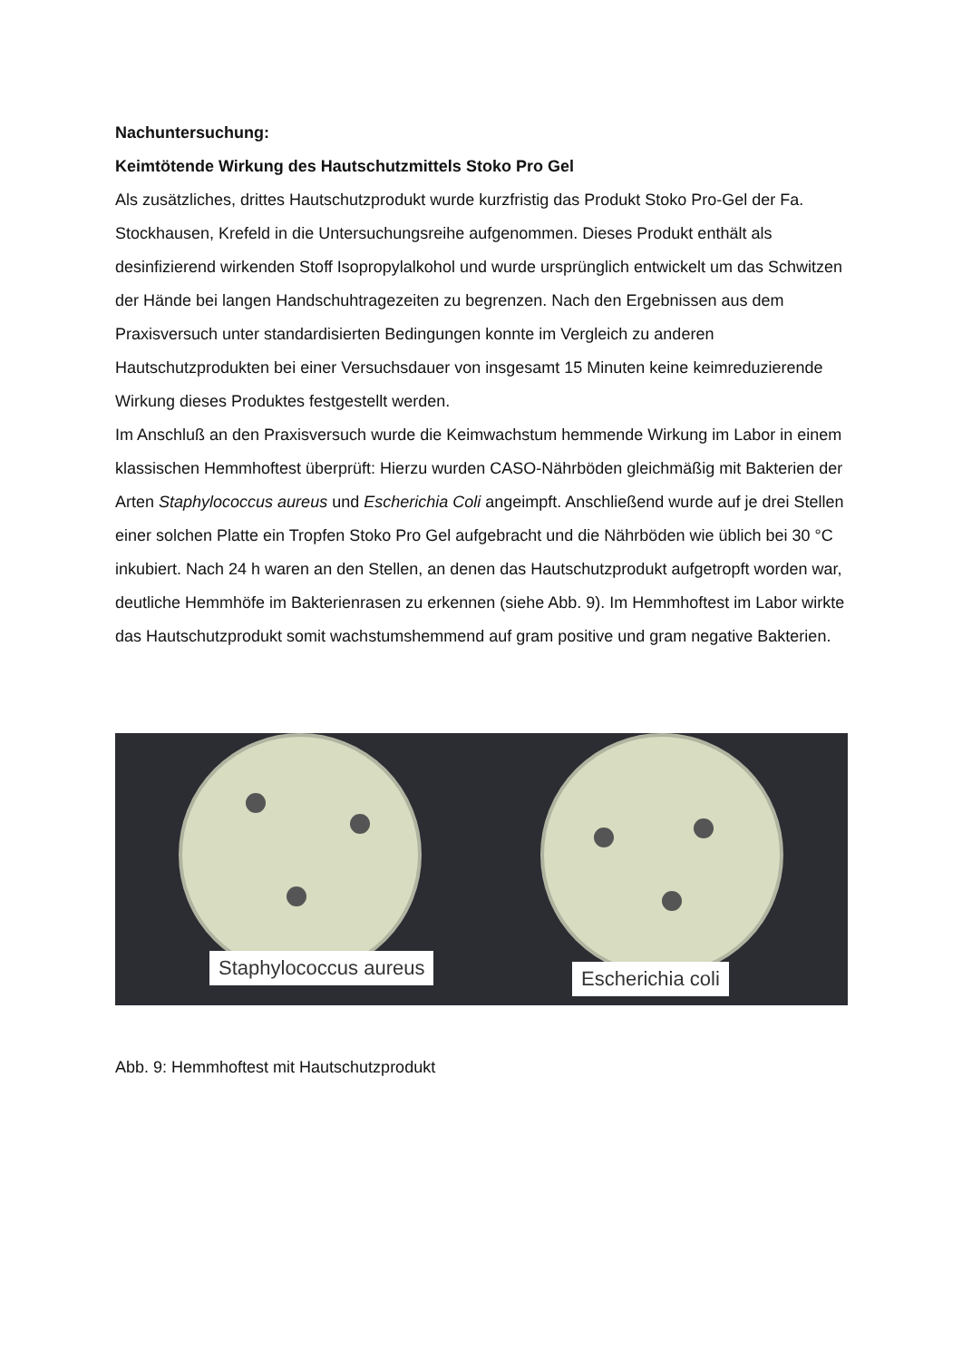Nachuntersuchung:
Keimtötende Wirkung des Hautschutzmittels Stoko Pro Gel
Als zusätzliches, drittes Hautschutzprodukt wurde kurzfristig das Produkt Stoko Pro-Gel der Fa. Stockhausen, Krefeld in die Untersuchungsreihe aufgenommen. Dieses Produkt enthält als desinfizierend wirkenden Stoff Isopropylalkohol und wurde ursprünglich entwickelt um das Schwitzen der Hände bei langen Handschuhtragezeiten zu begrenzen. Nach den Ergebnissen aus dem Praxisversuch unter standardisierten Bedingungen konnte im Vergleich zu anderen Hautschutzprodukten bei einer Versuchsdauer von insgesamt 15 Minuten keine keimreduzierende Wirkung dieses Produktes festgestellt werden.
Im Anschluß an den Praxisversuch wurde die Keimwachstum hemmende Wirkung im Labor in einem klassischen Hemmhoftest überprüft: Hierzu wurden CASO-Nährböden gleichmäßig mit Bakterien der Arten Staphylococcus aureus und Escherichia Coli angeimpft. Anschließend wurde auf je drei Stellen einer solchen Platte ein Tropfen Stoko Pro Gel aufgebracht und die Nährböden wie üblich bei 30 °C inkubiert. Nach 24 h waren an den Stellen, an denen das Hautschutzprodukt aufgetropft worden war, deutliche Hemmhöfe im Bakterienrasen zu erkennen (siehe Abb. 9). Im Hemmhoftest im Labor wirkte das Hautschutzprodukt somit wachstumshemmend auf gram positive und gram negative Bakterien.
Staphylococcus aureus
Escherichia coli
Abb. 9: Hemmhoftest mit Hautschutzprodukt